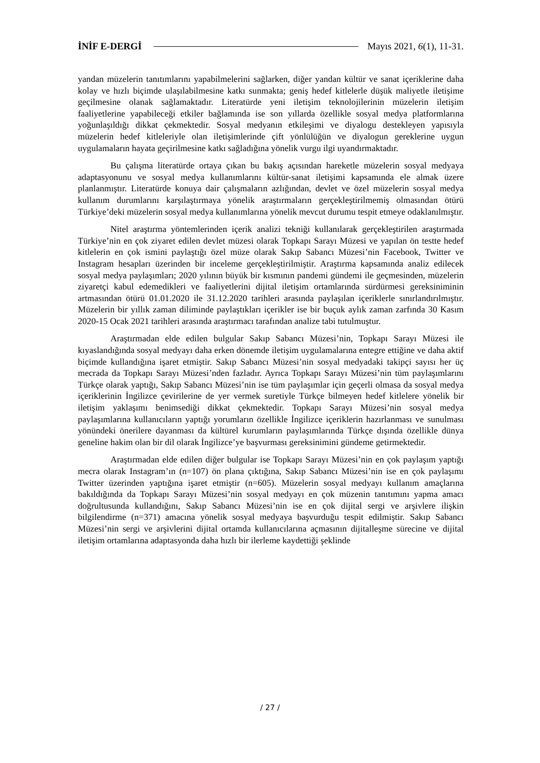İNİF E-DERGİ Mayıs 2021, 6(1), 11-31.
yandan müzelerin tanıtımlarını yapabilmelerini sağlarken, diğer yandan kültür ve sanat içeriklerine daha kolay ve hızlı biçimde ulaşılabilmesine katkı sunmakta; geniş hedef kitlelerle düşük maliyetle iletişime geçilmesine olanak sağlamaktadır. Literatürde yeni iletişim teknolojilerinin müzelerin iletişim faaliyetlerine yapabileceği etkiler bağlamında ise son yıllarda özellikle sosyal medya platformlarına yoğunlaşıldığı dikkat çekmektedir. Sosyal medyanın etkileşimi ve diyalogu destekleyen yapısıyla müzelerin hedef kitleleriyle olan iletişimlerinde çift yönlülüğün ve diyalogun gereklerine uygun uygulamaların hayata geçirilmesine katkı sağladığına yönelik vurgu ilgi uyandırmaktadır.
Bu çalışma literatürde ortaya çıkan bu bakış açısından hareketle müzelerin sosyal medyaya adaptasyonunu ve sosyal medya kullanımlarını kültür-sanat iletişimi kapsamında ele almak üzere planlanmıştır. Literatürde konuya dair çalışmaların azlığından, devlet ve özel müzelerin sosyal medya kullanım durumlarını karşılaştırmaya yönelik araştırmaların gerçekleştirilmemiş olmasından ötürü Türkiye’deki müzelerin sosyal medya kullanımlarına yönelik mevcut durumu tespit etmeye odaklanılmıştır.
Nitel araştırma yöntemlerinden içerik analizi tekniği kullanılarak gerçekleştirilen araştırmada Türkiye’nin en çok ziyaret edilen devlet müzesi olarak Topkapı Sarayı Müzesi ve yapılan ön testte hedef kitlelerin en çok ismini paylaştığı özel müze olarak Sakıp Sabancı Müzesi’nin Facebook, Twitter ve Instagram hesapları üzerinden bir inceleme gerçekleştirilmiştir. Araştırma kapsamında analiz edilecek sosyal medya paylaşımları; 2020 yılının büyük bir kısmının pandemi gündemi ile geçmesinden, müzelerin ziyaretçi kabul edemedikleri ve faaliyetlerini dijital iletişim ortamlarında sürdürmesi gereksiniminin artmasından ötürü 01.01.2020 ile 31.12.2020 tarihleri arasında paylaşılan içeriklerle sınırlandırılmıştır. Müzelerin bir yıllık zaman diliminde paylaştıkları içerikler ise bir buçuk aylık zaman zarfında 30 Kasım 2020-15 Ocak 2021 tarihleri arasında araştırmacı tarafından analize tabi tutulmuştur.
Araştırmadan elde edilen bulgular Sakıp Sabancı Müzesi’nin, Topkapı Sarayı Müzesi ile kıyaslandığında sosyal medyayı daha erken dönemde iletişim uygulamalarına entegre ettiğine ve daha aktif biçimde kullandığına işaret etmiştir. Sakıp Sabancı Müzesi’nin sosyal medyadaki takipçi sayısı her üç mecrada da Topkapı Sarayı Müzesi’nden fazladır. Ayrıca Topkapı Sarayı Müzesi’nin tüm paylaşımlarını Türkçe olarak yaptığı, Sakıp Sabancı Müzesi’nin ise tüm paylaşımlar için geçerli olmasa da sosyal medya içeriklerinin İngilizce çevirilerine de yer vermek suretiyle Türkçe bilmeyen hedef kitlelere yönelik bir iletişim yaklaşımı benimsediği dikkat çekmektedir. Topkapı Sarayı Müzesi’nin sosyal medya paylaşımlarına kullanıcıların yaptığı yorumların özellikle İngilizce içeriklerin hazırlanması ve sunulması yönündeki önerilere dayanması da kültürel kurumların paylaşımlarında Türkçe dışında özellikle dünya geneline hakim olan bir dil olarak İngilizce’ye başvurması gereksinimini gündeme getirmektedir.
Araştırmadan elde edilen diğer bulgular ise Topkapı Sarayı Müzesi’nin en çok paylaşım yaptığı mecra olarak Instagram’ın (n=107) ön plana çıktığına, Sakıp Sabancı Müzesi’nin ise en çok paylaşımı Twitter üzerinden yaptığına işaret etmiştir (n=605). Müzelerin sosyal medyayı kullanım amaçlarına bakıldığında da Topkapı Sarayı Müzesi’nin sosyal medyayı en çok müzenin tanıtımını yapma amacı doğrultusunda kullandığını, Sakıp Sabancı Müzesi’nin ise en çok dijital sergi ve arşivlere ilişkin bilgilendirme (n=371) amacına yönelik sosyal medyaya başvurduğu tespit edilmiştir. Sakıp Sabancı Müzesi’nin sergi ve arşivlerini dijital ortamda kullanıcılarına açmasının dijitalleşme sürecine ve dijital iletişim ortamlarına adaptasyonda daha hızlı bir ilerleme kaydettiği şeklinde
/ 27 /